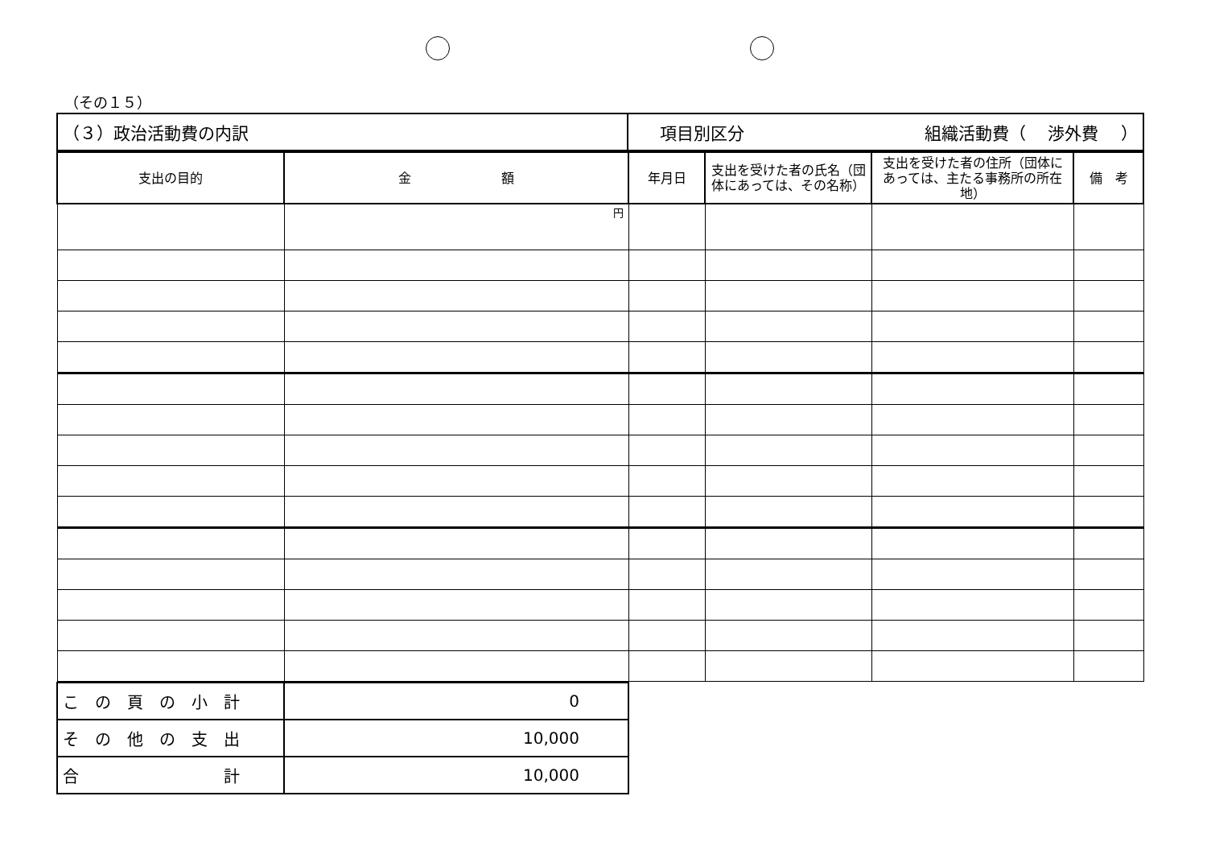（その１５）
| （３）政治活動費の内訳 | 項目別区分 組織活動費（ 渉外費 ） |
| 支出の目的 | 金 額 | 年月日 | 支出を受けた者の氏名（団体にあっては、その名称） | 支出を受けた者の住所（団体にあっては、主たる事務所の所在地） | 備 考 |
| --- | --- | --- | --- | --- | --- |
| | 円 | | | | |
| こ の 頁 の 小 計 | 0 |
| そ の 他 の 支 出 | 10,000 |
| 合 計 | 10,000 |